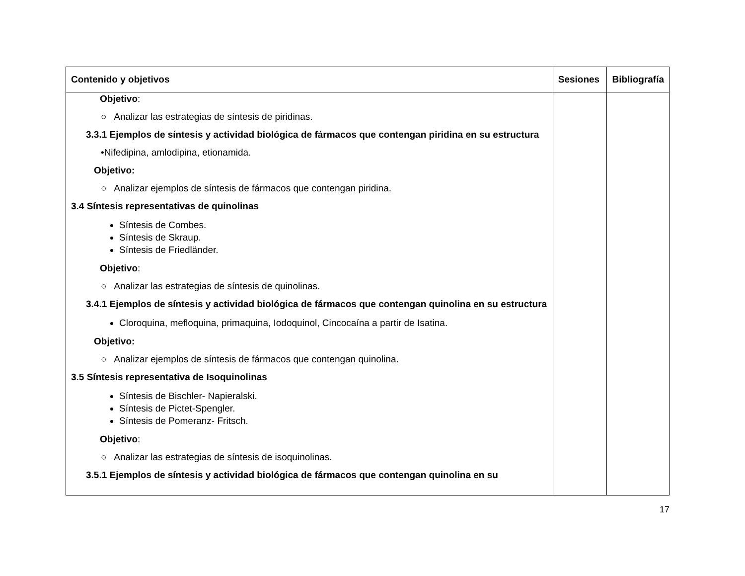| Contenido y objetivos | Sesiones | Bibliografía |
| --- | --- | --- |
| Objetivo : ○ Analizar las estrategias de síntesis de piridinas. 3.3.1 Ejemplos de síntesis y actividad biológica de fármacos que contengan piridina en su estructura •Nifedipina, amlodipina, etionamida. Objetivo: ○ Analizar ejemplos de síntesis de fármacos que contengan piridina. 3.4 Síntesis representativas de quinolinas Síntesis de Combes. Síntesis de Skraup. Síntesis de Friedländer. Objetivo : ○ Analizar las estrategias de síntesis de quinolinas. 3.4.1 Ejemplos de síntesis y actividad biológica de fármacos que contengan quinolina en su estructura Cloroquina, mefloquina, primaquina, Iodoquinol, Cincocaína a partir de Isatina. Objetivo: ○ Analizar ejemplos de síntesis de fármacos que contengan quinolina. 3.5 Síntesis representativa de Isoquinolinas Síntesis de Bischler- Napieralski. Síntesis de Pictet-Spengler. Síntesis de Pomeranz- Fritsch. Objetivo : ○ Analizar las estrategias de síntesis de isoquinolinas. 3.5.1 Ejemplos de síntesis y actividad biológica de fármacos que contengan quinolina en su | | |
17